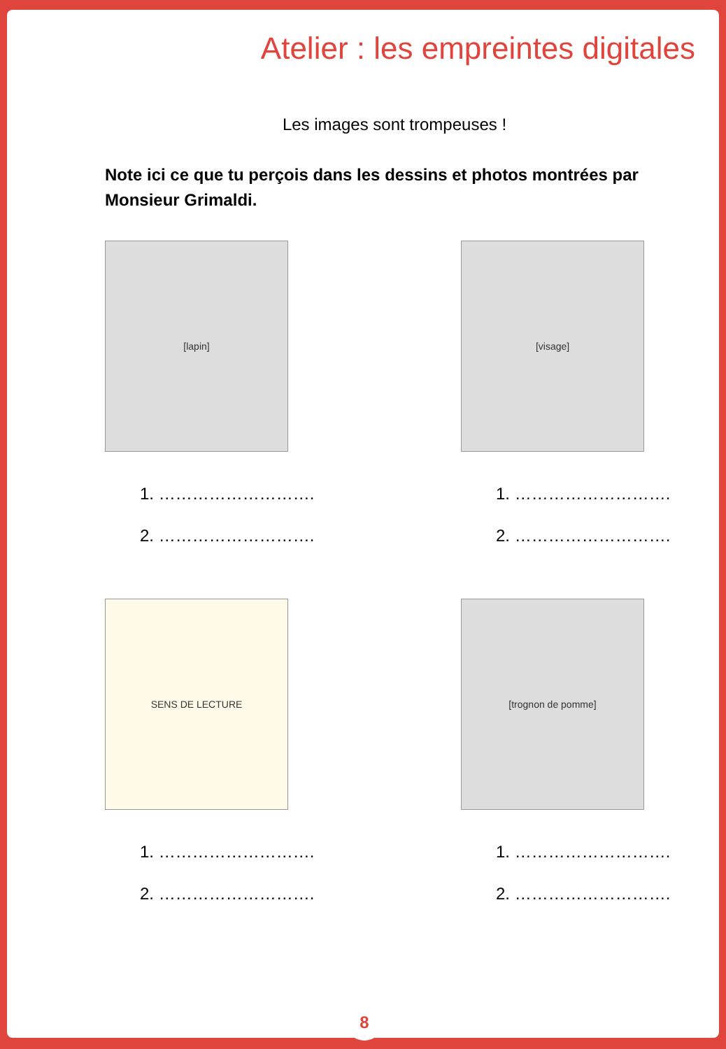Atelier : les empreintes digitales
Les images sont trompeuses !
Note ici ce que tu perçois dans les dessins et photos montrées par Monsieur Grimaldi.
[lapin]
1. ……………………….
2. ……………………….
[visage]
1. ……………………….
2. ……………………….
SENS DE LECTURE
1. ……………………….
2. ……………………….
[trognon de pomme]
1. ……………………….
2. ……………………….
8